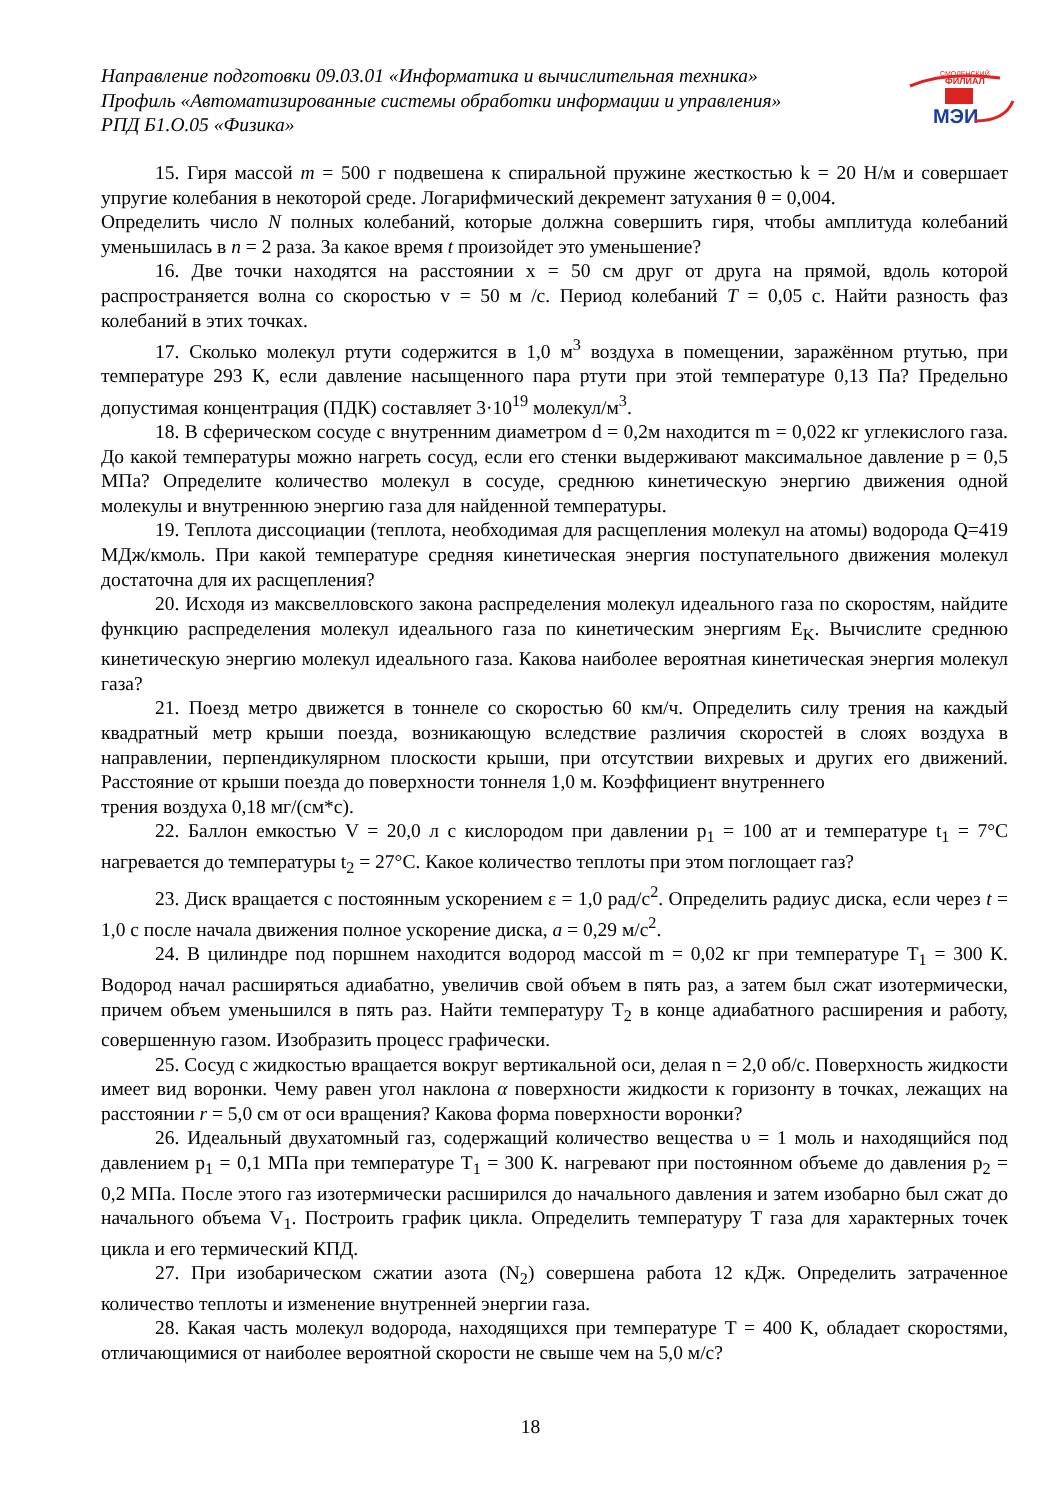Направление подготовки 09.03.01 «Информатика и вычислительная техника»
Профиль «Автоматизированные системы обработки информации и управления»
РПД Б1.О.05 «Физика»
СМОЛЕНСКИЙ
ФИЛИАЛ
МЭИ
15. Гиря массой m = 500 г подвешена к спиральной пружине жесткостью k = 20 Н/м и совершает упругие колебания в некоторой среде. Логарифмический декремент затухания θ = 0,004.
Определить число N полных колебаний, которые должна совершить гиря, чтобы амплитуда колебаний уменьшилась в n = 2 раза. За какое время t произойдет это уменьшение?
16. Две точки находятся на расстоянии x = 50 см друг от друга на прямой, вдоль которой распространяется волна со скоростью v = 50 м /с. Период колебаний T = 0,05 с. Найти разность фаз колебаний в этих точках.
17. Сколько молекул ртути содержится в 1,0 м<sup>3</sup> воздуха в помещении, заражённом ртутью, при температуре 293 К, если давление насыщенного пара ртути при этой температуре 0,13 Па? Предельно допустимая концентрация (ПДК) составляет 3·10<sup>19</sup> молекул/м<sup>3</sup>.
18. В сферическом сосуде с внутренним диаметром d = 0,2м находится m = 0,022 кг углекислого газа. До какой температуры можно нагреть сосуд, если его стенки выдерживают максимальное давление p = 0,5 МПа? Определите количество молекул в сосуде, среднюю кинетическую энергию движения одной молекулы и внутреннюю энергию газа для найденной температуры.
19. Теплота диссоциации (теплота, необходимая для расщепления молекул на атомы) водорода Q=419 МДж/кмоль. При какой температуре средняя кинетическая энергия поступательного движения молекул достаточна для их расщепления?
20. Исходя из максвелловского закона распределения молекул идеального газа по скоростям, найдите функцию распределения молекул идеального газа по кинетическим энергиям E<sub>K</sub>. Вычислите среднюю кинетическую энергию молекул идеального газа. Какова наиболее вероятная кинетическая энергия молекул газа?
21. Поезд метро движется в тоннеле со скоростью 60 км/ч. Определить силу трения на каждый квадратный метр крыши поезда, возникающую вследствие различия скоростей в слоях воздуха в направлении, перпендикулярном плоскости крыши, при отсутствии вихревых и других его движений. Расстояние от крыши поезда до поверхности тоннеля 1,0 м. Коэффициент внутреннего
трения воздуха 0,18 мг/(см*с).
22. Баллон емкостью V = 20,0 л с кислородом при давлении p<sub>1</sub> = 100 ат и температуре t<sub>1</sub> = 7°С нагревается до температуры t<sub>2</sub> = 27°С. Какое количество теплоты при этом поглощает газ?
23. Диск вращается с постоянным ускорением ε = 1,0 рад/с<sup>2</sup>. Определить радиус диска, если через t = 1,0 с после начала движения полное ускорение диска, a = 0,29 м/с<sup>2</sup>.
24. В цилиндре под поршнем находится водород массой m = 0,02 кг при температуре T<sub>1</sub> = 300 К. Водород начал расширяться адиабатно, увеличив свой объем в пять раз, а затем был сжат изотермически, причем объем уменьшился в пять раз. Найти температуру T<sub>2</sub> в конце адиабатного расширения и работу, совершенную газом. Изобразить процесс графически.
25. Сосуд с жидкостью вращается вокруг вертикальной оси, делая n = 2,0 об/с. Поверхность жидкости имеет вид воронки. Чему равен угол наклона α поверхности жидкости к горизонту в точках, лежащих на расстоянии r = 5,0 см от оси вращения? Какова форма поверхности воронки?
26. Идеальный двухатомный газ, содержащий количество вещества υ = 1 моль и находящийся под давлением p<sub>1</sub> = 0,1 МПа при температуре T<sub>1</sub> = 300 К. нагревают при постоянном объеме до давления p<sub>2</sub> = 0,2 МПа. После этого газ изотермически расширился до начального давления и затем изобарно был сжат до начального объема V<sub>1</sub>. Построить график цикла. Определить температуру T газа для характерных точек цикла и его термический КПД.
27. При изобарическом сжатии азота (N<sub>2</sub>) совершена работа 12 кДж. Определить затраченное количество теплоты и изменение внутренней энергии газа.
28. Какая часть молекул водорода, находящихся при температуре T = 400 K, обладает скоростями, отличающимися от наиболее вероятной скорости не свыше чем на 5,0 м/с?
18